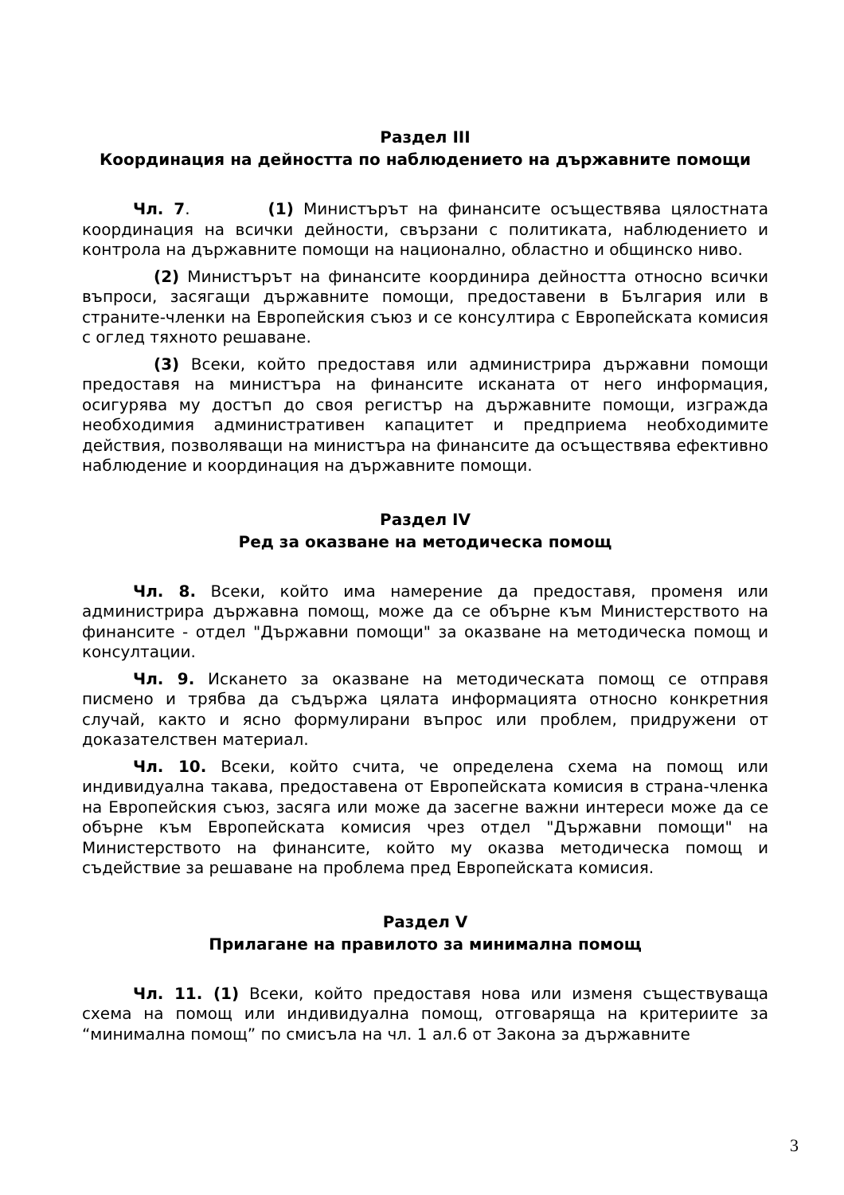Раздел III
Координация на дейността по наблюдението на държавните помощи
Чл. 7. (1) Министърът на финансите осъществява цялостната координация на всички дейности, свързани с политиката, наблюдението и контрола на държавните помощи на национално, областно и общинско ниво.
(2) Министърът на финансите координира дейността относно всички въпроси, засягащи държавните помощи, предоставени в България или в страните-членки на Европейския съюз и се консултира с Европейската комисия с оглед тяхното решаване.
(3) Всеки, който предоставя или администрира държавни помощи предоставя на министъра на финансите исканата от него информация, осигурява му достъп до своя регистър на държавните помощи, изгражда необходимия административен капацитет и предприема необходимите действия, позволяващи на министъра на финансите да осъществява ефективно наблюдение и координация на държавните помощи.
Раздел IV
Ред за оказване на методическа помощ
Чл. 8. Всеки, който има намерение да предоставя, променя или администрира държавна помощ, може да се обърне към Министерството на финансите - отдел "Държавни помощи" за оказване на методическа помощ и консултации.
Чл. 9. Искането за оказване на методическата помощ се отправя писмено и трябва да съдържа цялата информацията относно конкретния случай, както и ясно формулирани въпрос или проблем, придружени от доказателствен материал.
Чл. 10. Всеки, който счита, че определена схема на помощ или индивидуална такава, предоставена от Европейската комисия в страна-членка на Европейския съюз, засяга или може да засегне важни интереси може да се обърне към Европейската комисия чрез отдел "Държавни помощи" на Министерството на финансите, който му оказва методическа помощ и съдействие за решаване на проблема пред Европейската комисия.
Раздел V
Прилагане на правилото за минимална помощ
Чл. 11. (1) Всеки, който предоставя нова или изменя съществуваща схема на помощ или индивидуална помощ, отговаряща на критериите за “минимална помощ” по смисъла на чл. 1 ал.6 от Закона за държавните
3